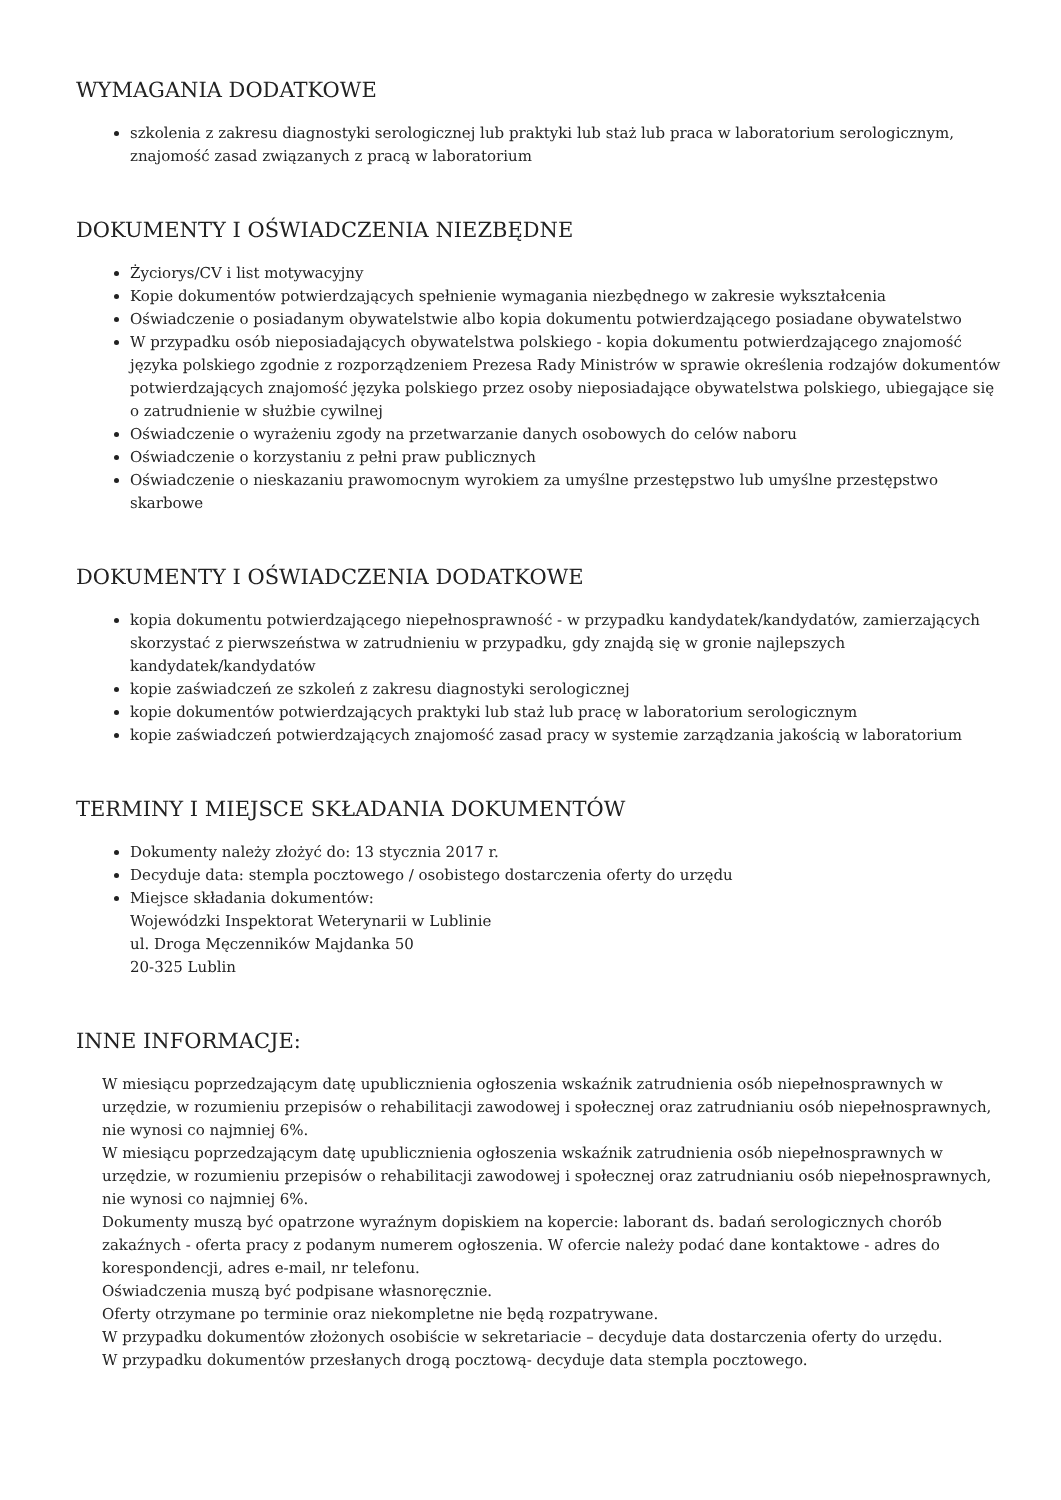WYMAGANIA DODATKOWE
szkolenia z zakresu diagnostyki serologicznej lub praktyki lub staż lub praca w laboratorium serologicznym, znajomość zasad związanych z pracą w laboratorium
DOKUMENTY I OŚWIADCZENIA NIEZBĘDNE
Życiorys/CV i list motywacyjny
Kopie dokumentów potwierdzających spełnienie wymagania niezbędnego w zakresie wykształcenia
Oświadczenie o posiadanym obywatelstwie albo kopia dokumentu potwierdzającego posiadane obywatelstwo
W przypadku osób nieposiadających obywatelstwa polskiego - kopia dokumentu potwierdzającego znajomość języka polskiego zgodnie z rozporządzeniem Prezesa Rady Ministrów w sprawie określenia rodzajów dokumentów potwierdzających znajomość języka polskiego przez osoby nieposiadające obywatelstwa polskiego, ubiegające się o zatrudnienie w służbie cywilnej
Oświadczenie o wyrażeniu zgody na przetwarzanie danych osobowych do celów naboru
Oświadczenie o korzystaniu z pełni praw publicznych
Oświadczenie o nieskazaniu prawomocnym wyrokiem za umyślne przestępstwo lub umyślne przestępstwo skarbowe
DOKUMENTY I OŚWIADCZENIA DODATKOWE
kopia dokumentu potwierdzającego niepełnosprawność - w przypadku kandydatek/kandydatów, zamierzających skorzystać z pierwszeństwa w zatrudnieniu w przypadku, gdy znajdą się w gronie najlepszych kandydatek/kandydatów
kopie zaświadczeń ze szkoleń z zakresu diagnostyki serologicznej
kopie dokumentów potwierdzających praktyki lub staż lub pracę w laboratorium serologicznym
kopie zaświadczeń potwierdzających znajomość zasad pracy w systemie zarządzania jakością w laboratorium
TERMINY I MIEJSCE SKŁADANIA DOKUMENTÓW
Dokumenty należy złożyć do: 13 stycznia 2017 r.
Decyduje data: stempla pocztowego / osobistego dostarczenia oferty do urzędu
Miejsce składania dokumentów:
Wojewódzki Inspektorat Weterynarii w Lublinie
ul. Droga Męczenników Majdanka 50
20-325 Lublin
INNE INFORMACJE:
W miesiącu poprzedzającym datę upublicznienia ogłoszenia wskaźnik zatrudnienia osób niepełnosprawnych w urzędzie, w rozumieniu przepisów o rehabilitacji zawodowej i społecznej oraz zatrudnianiu osób niepełnosprawnych, nie wynosi co najmniej 6%.
W miesiącu poprzedzającym datę upublicznienia ogłoszenia wskaźnik zatrudnienia osób niepełnosprawnych w urzędzie, w rozumieniu przepisów o rehabilitacji zawodowej i społecznej oraz zatrudnianiu osób niepełnosprawnych, nie wynosi co najmniej 6%.
Dokumenty muszą być opatrzone wyraźnym dopiskiem na kopercie: laborant ds. badań serologicznych chorób zakaźnych - oferta pracy z podanym numerem ogłoszenia. W ofercie należy podać dane kontaktowe - adres do korespondencji, adres e-mail, nr telefonu.
Oświadczenia muszą być podpisane własnoręcznie.
Oferty otrzymane po terminie oraz niekompletne nie będą rozpatrywane.
W przypadku dokumentów złożonych osobiście w sekretariacie – decyduje data dostarczenia oferty do urzędu.
W przypadku dokumentów przesłanych drogą pocztową- decyduje data stempla pocztowego.